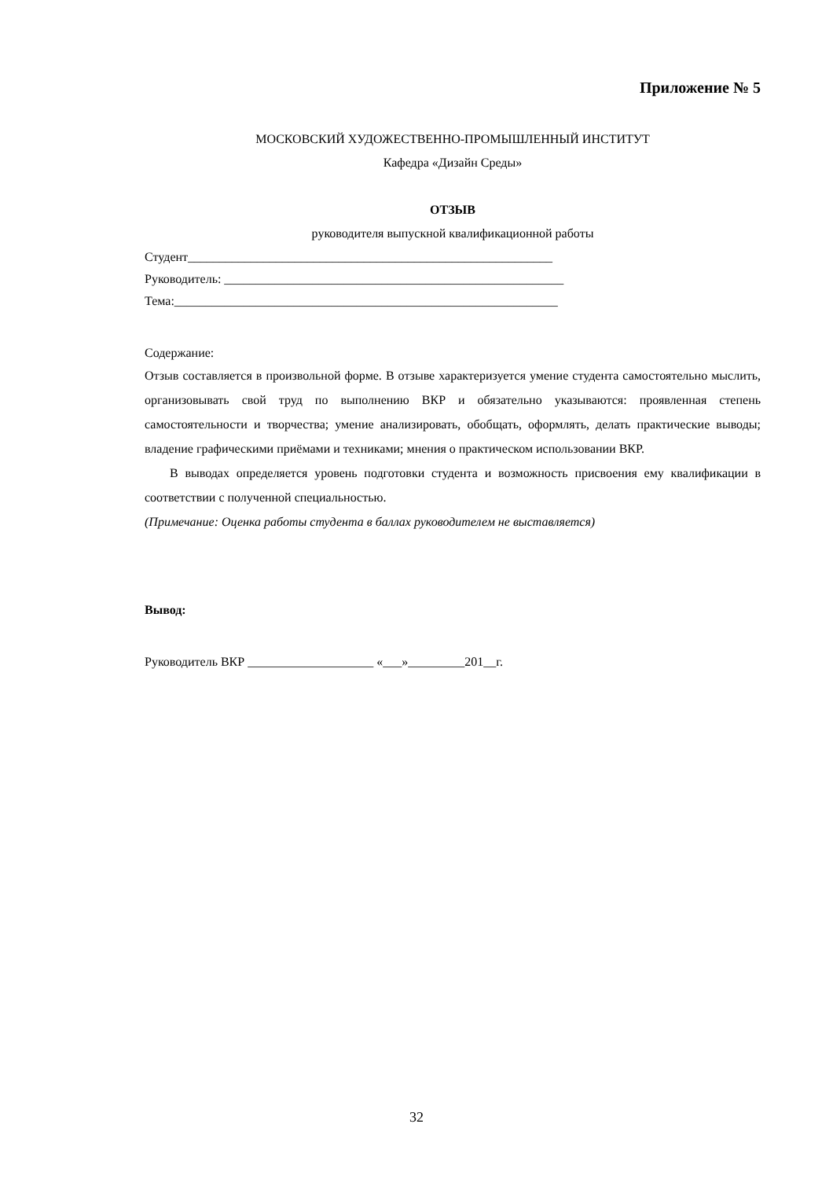Приложение № 5
МОСКОВСКИЙ ХУДОЖЕСТВЕННО-ПРОМЫШЛЕННЫЙ ИНСТИТУТ
Кафедра «Дизайн Среды»
ОТЗЫВ
руководителя выпускной квалификационной работы
Студент__________________________________________________________
Руководитель: ______________________________________________________
Тема:_____________________________________________________________
Содержание:
Отзыв составляется в произвольной форме. В отзыве характеризуется умение студента самостоятельно мыслить, организовывать свой труд по выполнению ВКР и обязательно указываются: проявленная степень самостоятельности и творчества; умение анализировать, обобщать, оформлять, делать практические выводы; владение графическими приёмами и техниками; мнения о практическом использовании ВКР.
В выводах определяется уровень подготовки студента и возможность присвоения ему квалификации в соответствии с полученной специальностью.
(Примечание: Оценка работы студента в баллах руководителем не выставляется)
Вывод:
Руководитель ВКР ____________________ «___»_________201__г.
32